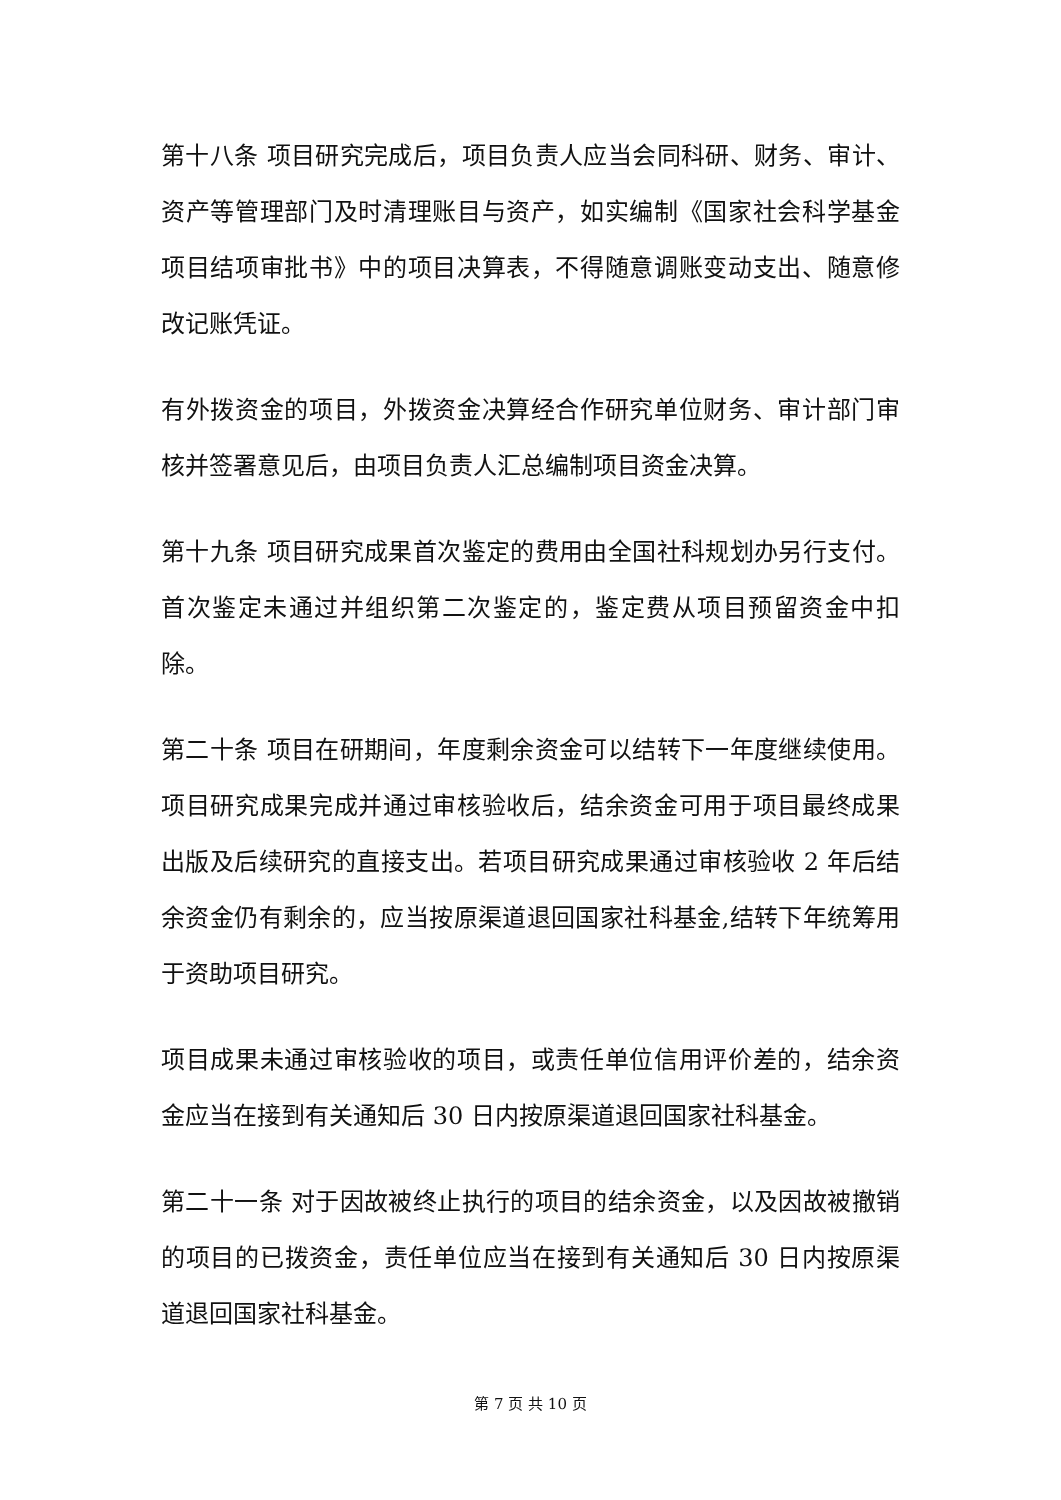第十八条 项目研究完成后，项目负责人应当会同科研、财务、审计、资产等管理部门及时清理账目与资产，如实编制《国家社会科学基金项目结项审批书》中的项目决算表，不得随意调账变动支出、随意修改记账凭证。
有外拨资金的项目，外拨资金决算经合作研究单位财务、审计部门审核并签署意见后，由项目负责人汇总编制项目资金决算。
第十九条 项目研究成果首次鉴定的费用由全国社科规划办另行支付。首次鉴定未通过并组织第二次鉴定的，鉴定费从项目预留资金中扣除。
第二十条 项目在研期间，年度剩余资金可以结转下一年度继续使用。项目研究成果完成并通过审核验收后，结余资金可用于项目最终成果出版及后续研究的直接支出。若项目研究成果通过审核验收 2 年后结余资金仍有剩余的，应当按原渠道退回国家社科基金,结转下年统筹用于资助项目研究。
项目成果未通过审核验收的项目，或责任单位信用评价差的，结余资金应当在接到有关通知后 30 日内按原渠道退回国家社科基金。
第二十一条 对于因故被终止执行的项目的结余资金，以及因故被撤销的项目的已拨资金，责任单位应当在接到有关通知后 30 日内按原渠道退回国家社科基金。
第 7 页 共 10 页